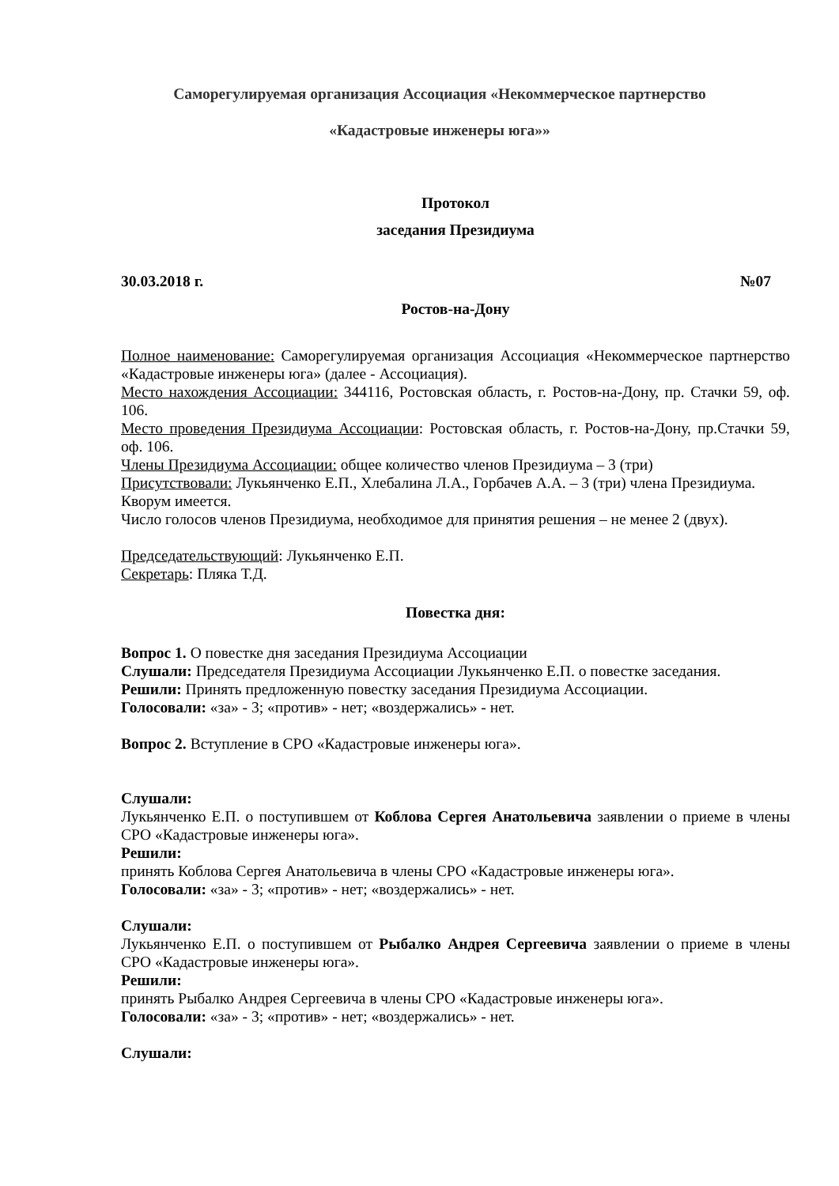Саморегулируемая организация Ассоциация «Некоммерческое партнерство
«Кадастровые инженеры юга»»
Протокол
заседания Президиума
30.03.2018 г. №07
Ростов-на-Дону
Полное наименование: Саморегулируемая организация Ассоциация «Некоммерческое партнерство «Кадастровые инженеры юга» (далее - Ассоциация).
Место нахождения Ассоциации: 344116, Ростовская область, г. Ростов-на-Дону, пр. Стачки 59, оф. 106.
Место проведения Президиума Ассоциации: Ростовская область, г. Ростов-на-Дону, пр.Стачки 59, оф. 106.
Члены Президиума Ассоциации: общее количество членов Президиума – 3 (три)
Присутствовали: Лукьянченко Е.П., Хлебалина Л.А., Горбачев А.А. – 3 (три) члена Президиума.
Кворум имеется.
Число голосов членов Президиума, необходимое для принятия решения – не менее 2 (двух).
Председательствующий: Лукьянченко Е.П.
Секретарь: Пляка Т.Д.
Повестка дня:
Вопрос 1. О повестке дня заседания Президиума Ассоциации
Слушали: Председателя Президиума Ассоциации Лукьянченко Е.П. о повестке заседания.
Решили: Принять предложенную повестку заседания Президиума Ассоциации.
Голосовали: «за» - 3; «против» - нет; «воздержались» - нет.
Вопрос 2. Вступление в СРО «Кадастровые инженеры юга».
Слушали:
Лукьянченко Е.П. о поступившем от Коблова Сергея Анатольевича заявлении о приеме в члены СРО «Кадастровые инженеры юга».
Решили:
принять Коблова Сергея Анатольевича в члены СРО «Кадастровые инженеры юга».
Голосовали: «за» - 3; «против» - нет; «воздержались» - нет.
Слушали:
Лукьянченко Е.П. о поступившем от Рыбалко Андрея Сергеевича заявлении о приеме в члены СРО «Кадастровые инженеры юга».
Решили:
принять Рыбалко Андрея Сергеевича в члены СРО «Кадастровые инженеры юга».
Голосовали: «за» - 3; «против» - нет; «воздержались» - нет.
Слушали: